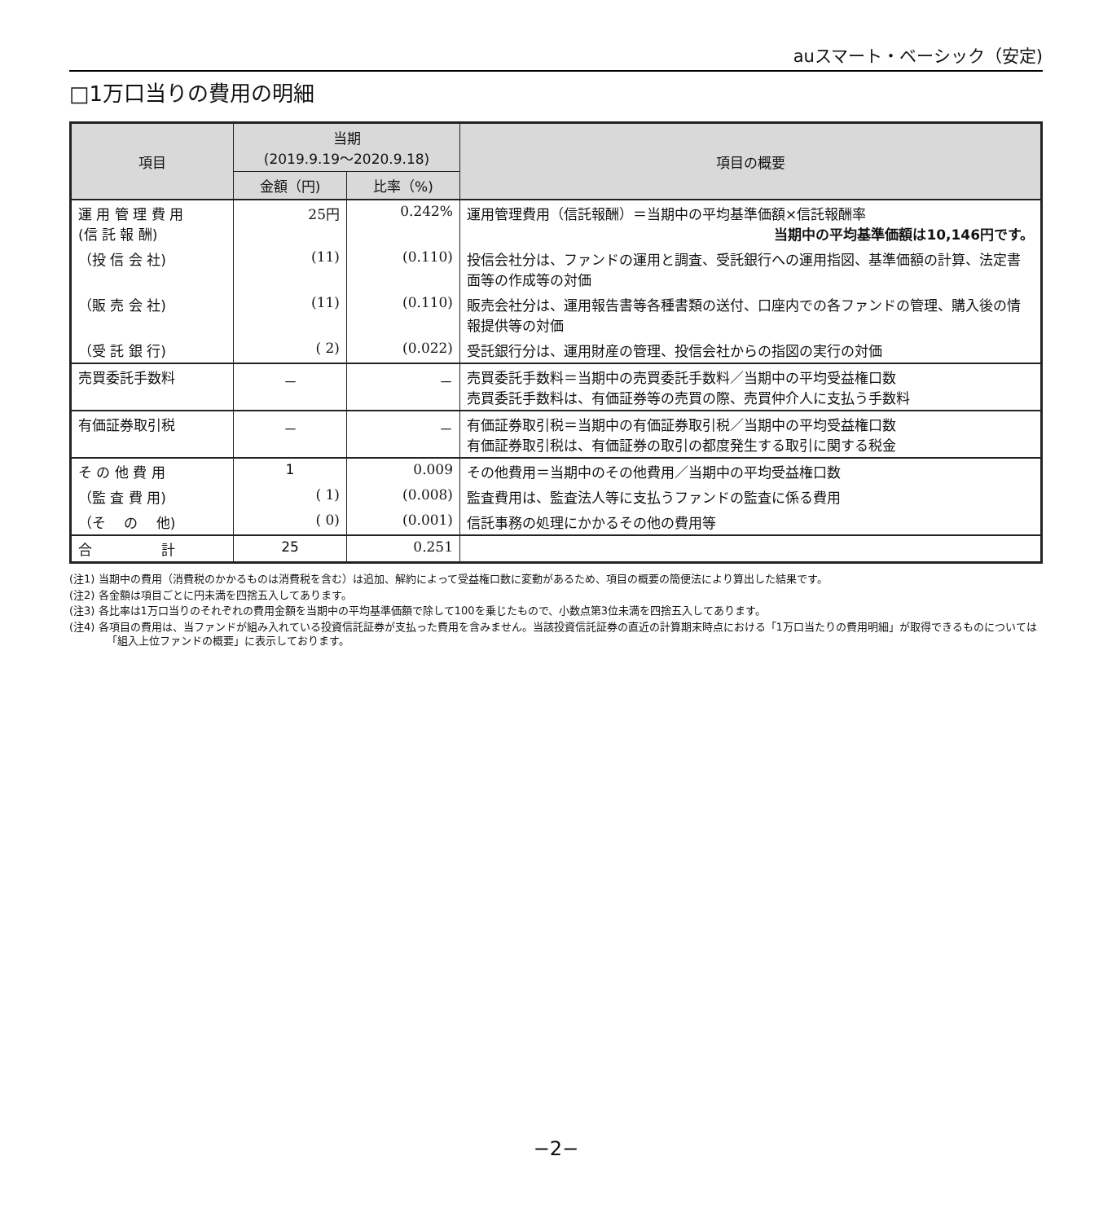auスマート・ベーシック（安定)
□1万口当りの費用の明細
| 項目 | 当期 (2019.9.19～2020.9.18) | | 項目の概要 |
| --- | --- | --- | --- |
| | 金額（円) | 比率（%) | |
| 運 用 管 理 費 用 (信 託 報 酬) | 25円 | 0.242% | 運用管理費用（信託報酬）＝当期中の平均基準価額×信託報酬率 当期中の平均基準価額は10,146円です。 |
| （投 信 会 社) | (11) | (0.110) | 投信会社分は、ファンドの運用と調査、受託銀行への運用指図、基準価額の計算、法定書面等の作成等の対価 |
| （販 売 会 社) | (11) | (0.110) | 販売会社分は、運用報告書等各種書類の送付、口座内での各ファンドの管理、購入後の情報提供等の対価 |
| （受 託 銀 行) | ( 2) | (0.022) | 受託銀行分は、運用財産の管理、投信会社からの指図の実行の対価 |
| 売買委託手数料 | － | － | 売買委託手数料＝当期中の売買委託手数料／当期中の平均受益権口数 売買委託手数料は、有価証券等の売買の際、売買仲介人に支払う手数料 |
| 有価証券取引税 | － | － | 有価証券取引税＝当期中の有価証券取引税／当期中の平均受益権口数 有価証券取引税は、有価証券の取引の都度発生する取引に関する税金 |
| そ の 他 費 用 | 1 | 0.009 | その他費用＝当期中のその他費用／当期中の平均受益権口数 |
| （監 査 費 用) | ( 1) | (0.008) | 監査費用は、監査法人等に支払うファンドの監査に係る費用 |
| （そ の 他) | ( 0) | (0.001) | 信託事務の処理にかかるその他の費用等 |
| 合 計 | 25 | 0.251 | |
(注1) 当期中の費用（消費税のかかるものは消費税を含む）は追加、解約によって受益権口数に変動があるため、項目の概要の簡便法により算出した結果です。
(注2) 各金額は項目ごとに円未満を四捨五入してあります。
(注3) 各比率は1万口当りのそれぞれの費用金額を当期中の平均基準価額で除して100を乗じたもので、小数点第3位未満を四捨五入してあります。
(注4) 各項目の費用は、当ファンドが組み入れている投資信託証券が支払った費用を含みません。当該投資信託証券の直近の計算期末時点における「1万口当たりの費用明細」が取得できるものについては「組入上位ファンドの概要」に表示しております。
−2−